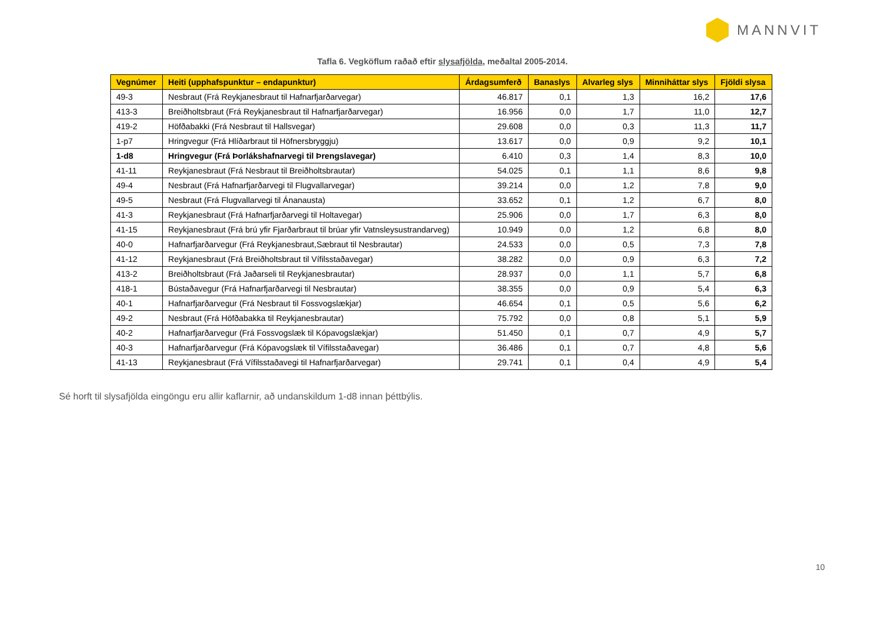MANNVIT
Tafla 6. Vegköflum raðað eftir slysafjölda, meðaltal 2005-2014.
| Vegnúmer | Heiti (upphafspunktur – endapunktur) | Árdagsumferð | Banaslys | Alvarleg slys | Minniháttar slys | Fjöldi slysa |
| --- | --- | --- | --- | --- | --- | --- |
| 49-3 | Nesbraut (Frá Reykjanesbraut til Hafnarfjarðarvegar) | 46.817 | 0,1 | 1,3 | 16,2 | 17,6 |
| 413-3 | Breiðholtsbraut (Frá Reykjanesbraut til Hafnarfjarðarvegar) | 16.956 | 0,0 | 1,7 | 11,0 | 12,7 |
| 419-2 | Höfðabakki (Frá Nesbraut til Hallsvegar) | 29.608 | 0,0 | 0,3 | 11,3 | 11,7 |
| 1-p7 | Hringvegur (Frá Hlíðarbraut til Höfnersbryggju) | 13.617 | 0,0 | 0,9 | 9,2 | 10,1 |
| 1-d8 | Hringvegur (Frá Þorlákshafnarvegi til Þrengslavegar) | 6.410 | 0,3 | 1,4 | 8,3 | 10,0 |
| 41-11 | Reykjanesbraut (Frá Nesbraut til Breiðholtsbrautar) | 54.025 | 0,1 | 1,1 | 8,6 | 9,8 |
| 49-4 | Nesbraut (Frá Hafnarfjarðarvegi til Flugvallarvegar) | 39.214 | 0,0 | 1,2 | 7,8 | 9,0 |
| 49-5 | Nesbraut (Frá Flugvallarvegi til Ánanausta) | 33.652 | 0,1 | 1,2 | 6,7 | 8,0 |
| 41-3 | Reykjanesbraut (Frá Hafnarfjarðarvegi til Holtavegar) | 25.906 | 0,0 | 1,7 | 6,3 | 8,0 |
| 41-15 | Reykjanesbraut (Frá brú yfir Fjarðarbraut til brúar yfir Vatnsleysustrandarveg) | 10.949 | 0,0 | 1,2 | 6,8 | 8,0 |
| 40-0 | Hafnarfjarðarvegur (Frá Reykjanesbraut,Sæbraut til Nesbrautar) | 24.533 | 0,0 | 0,5 | 7,3 | 7,8 |
| 41-12 | Reykjanesbraut (Frá Breiðholtsbraut til Vífilsstaðavegar) | 38.282 | 0,0 | 0,9 | 6,3 | 7,2 |
| 413-2 | Breiðholtsbraut (Frá Jaðarseli til Reykjanesbrautar) | 28.937 | 0,0 | 1,1 | 5,7 | 6,8 |
| 418-1 | Bústaðavegur (Frá Hafnarfjarðarvegi til Nesbrautar) | 38.355 | 0,0 | 0,9 | 5,4 | 6,3 |
| 40-1 | Hafnarfjarðarvegur (Frá Nesbraut til Fossvogslækjar) | 46.654 | 0,1 | 0,5 | 5,6 | 6,2 |
| 49-2 | Nesbraut (Frá Höfðabakka til Reykjanesbrautar) | 75.792 | 0,0 | 0,8 | 5,1 | 5,9 |
| 40-2 | Hafnarfjarðarvegur (Frá Fossvogslæk til Kópavogslækjar) | 51.450 | 0,1 | 0,7 | 4,9 | 5,7 |
| 40-3 | Hafnarfjarðarvegur (Frá Kópavogslæk til Vífilsstaðavegar) | 36.486 | 0,1 | 0,7 | 4,8 | 5,6 |
| 41-13 | Reykjanesbraut (Frá Vífilsstaðavegi til Hafnarfjarðarvegar) | 29.741 | 0,1 | 0,4 | 4,9 | 5,4 |
Sé horft til slysafjölda eingöngu eru allir kaflarnir, að undanskildum 1-d8 innan þéttbýlis.
10